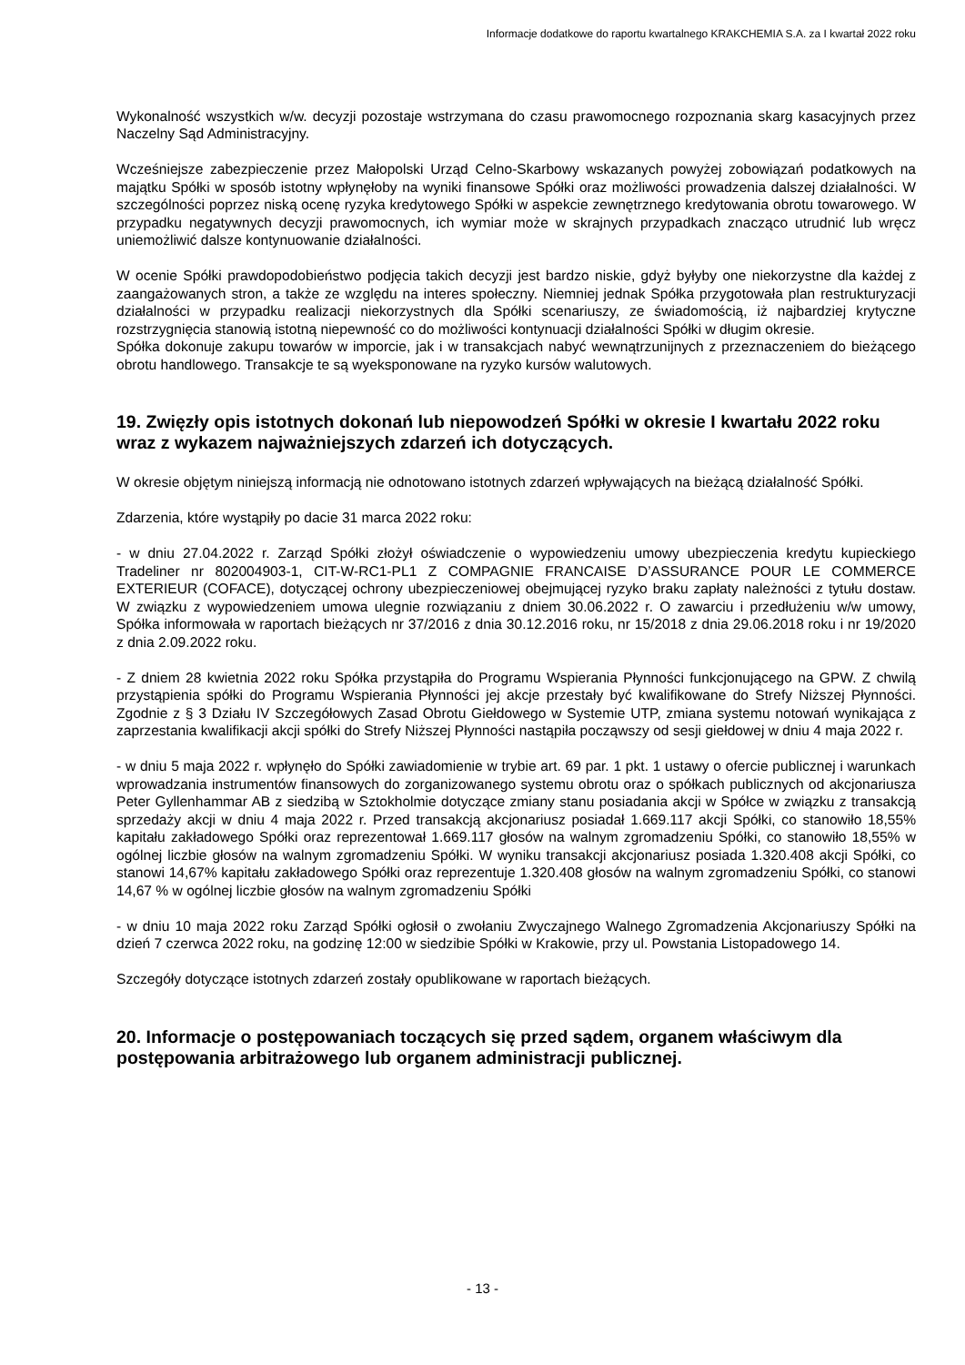Informacje dodatkowe do raportu kwartalnego KRAKCHEMIA S.A. za I kwartał 2022 roku
Wykonalność wszystkich w/w. decyzji pozostaje wstrzymana do czasu prawomocnego rozpoznania skarg kasacyjnych przez Naczelny Sąd Administracyjny.
Wcześniejsze zabezpieczenie przez Małopolski Urząd Celno-Skarbowy wskazanych powyżej zobowiązań podatkowych na majątku Spółki w sposób istotny wpłynęłoby na wyniki finansowe Spółki oraz możliwości prowadzenia dalszej działalności. W szczególności poprzez niską ocenę ryzyka kredytowego Spółki w aspekcie zewnętrznego kredytowania obrotu towarowego. W przypadku negatywnych decyzji prawomocnych, ich wymiar może w skrajnych przypadkach znacząco utrudnić lub wręcz uniemożliwić dalsze kontynuowanie działalności.
W ocenie Spółki prawdopodobieństwo podjęcia takich decyzji jest bardzo niskie, gdyż byłyby one niekorzystne dla każdej z zaangażowanych stron, a także ze względu na interes społeczny. Niemniej jednak Spółka przygotowała plan restrukturyzacji działalności w przypadku realizacji niekorzystnych dla Spółki scenariuszy, ze świadomością, iż najbardziej krytyczne rozstrzygnięcia stanowią istotną niepewność co do możliwości kontynuacji działalności Spółki w długim okresie.
Spółka dokonuje zakupu towarów w imporcie, jak i w transakcjach nabyć wewnątrzunijnych z przeznaczeniem do bieżącego obrotu handlowego. Transakcje te są wyeksponowane na ryzyko kursów walutowych.
19. Zwięzły opis istotnych dokonań lub niepowodzeń Spółki w okresie I kwartału 2022 roku wraz z wykazem najważniejszych zdarzeń ich dotyczących.
W okresie objętym niniejszą informacją nie odnotowano istotnych zdarzeń wpływających na bieżącą działalność Spółki.
Zdarzenia, które wystąpiły po dacie 31 marca 2022 roku:
- w dniu 27.04.2022 r. Zarząd Spółki złożył oświadczenie o wypowiedzeniu umowy ubezpieczenia kredytu kupieckiego Tradeliner nr 802004903-1, CIT-W-RC1-PL1 Z COMPAGNIE FRANCAISE D’ASSURANCE POUR LE COMMERCE EXTERIEUR (COFACE), dotyczącej ochrony ubezpieczeniowej obejmującej ryzyko braku zapłaty należności z tytułu dostaw. W związku z wypowiedzeniem umowa ulegnie rozwiązaniu z dniem 30.06.2022 r. O zawarciu i przedłużeniu w/w umowy, Spółka informowała w raportach bieżących nr 37/2016 z dnia 30.12.2016 roku, nr 15/2018 z dnia 29.06.2018 roku i nr 19/2020 z dnia 2.09.2022 roku.
- Z dniem 28 kwietnia 2022 roku Spółka przystąpiła do Programu Wspierania Płynności funkcjonującego na GPW. Z chwilą przystąpienia spółki do Programu Wspierania Płynności jej akcje przestały być kwalifikowane do Strefy Niższej Płynności. Zgodnie z § 3 Działu IV Szczegółowych Zasad Obrotu Giełdowego w Systemie UTP, zmiana systemu notowań wynikająca z zaprzestania kwalifikacji akcji spółki do Strefy Niższej Płynności nastąpiła począwszy od sesji giełdowej w dniu 4 maja 2022 r.
- w dniu 5 maja 2022 r. wpłynęło do Spółki zawiadomienie w trybie art. 69 par. 1 pkt. 1 ustawy o ofercie publicznej i warunkach wprowadzania instrumentów finansowych do zorganizowanego systemu obrotu oraz o spółkach publicznych od akcjonariusza Peter Gyllenhammar AB z siedzibą w Sztokholmie dotyczące zmiany stanu posiadania akcji w Spółce w związku z transakcją sprzedaży akcji w dniu 4 maja 2022 r. Przed transakcją akcjonariusz posiadał 1.669.117 akcji Spółki, co stanowiło 18,55% kapitału zakładowego Spółki oraz reprezentował 1.669.117 głosów na walnym zgromadzeniu Spółki, co stanowiło 18,55% w ogólnej liczbie głosów na walnym zgromadzeniu Spółki. W wyniku transakcji akcjonariusz posiada 1.320.408 akcji Spółki, co stanowi 14,67% kapitału zakładowego Spółki oraz reprezentuje 1.320.408 głosów na walnym zgromadzeniu Spółki, co stanowi 14,67 % w ogólnej liczbie głosów na walnym zgromadzeniu Spółki
- w dniu 10 maja 2022 roku Zarząd Spółki ogłosił o zwołaniu Zwyczajnego Walnego Zgromadzenia Akcjonariuszy Spółki na dzień 7 czerwca 2022 roku, na godzinę 12:00 w siedzibie Spółki w Krakowie, przy ul. Powstania Listopadowego 14.
Szczegóły dotyczące istotnych zdarzeń zostały opublikowane w raportach bieżących.
20. Informacje o postępowaniach toczących się przed sądem, organem właściwym dla postępowania arbitrażowego lub organem administracji publicznej.
- 13 -